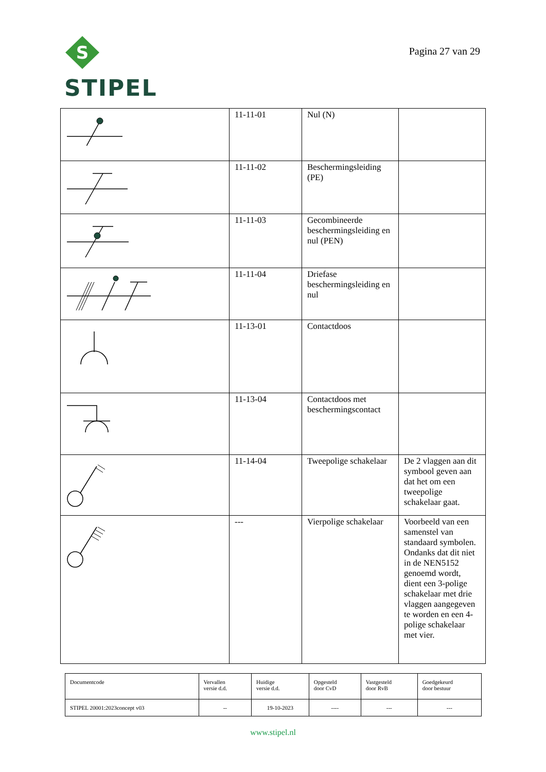S
STIPEL
Pagina 27 van 29
| | 11-11-01 | Nul (N) | |
| | 11-11-02 | Beschermingsleiding (PE) | |
| | 11-11-03 | Gecombineerde beschermingsleiding en nul (PEN) | |
| | 11-11-04 | Driefase beschermingsleiding en nul | |
| | 11-13-01 | Contactdoos | |
| | 11-13-04 | Contactdoos met beschermingscontact | |
| | 11-14-04 | Tweepolige schakelaar | De 2 vlaggen aan dit symbool geven aan dat het om een tweepolige schakelaar gaat. |
| | --- | Vierpolige schakelaar | Voorbeeld van een samenstel van standaard symbolen. Ondanks dat dit niet in de NEN5152 genoemd wordt, dient een 3-polige schakelaar met drie vlaggen aangegeven te worden en een 4-polige schakelaar met vier. |
| Documentcode | Vervallen versie d.d. | Huidige versie d.d. | Opgesteld door CvD | Vastgesteld door RvB | Goedgekeurd door bestuur |
| STIPEL 20001:2023concept v03 | -- | 19-10-2023 | ---- | --- | --- |
www.stipel.nl